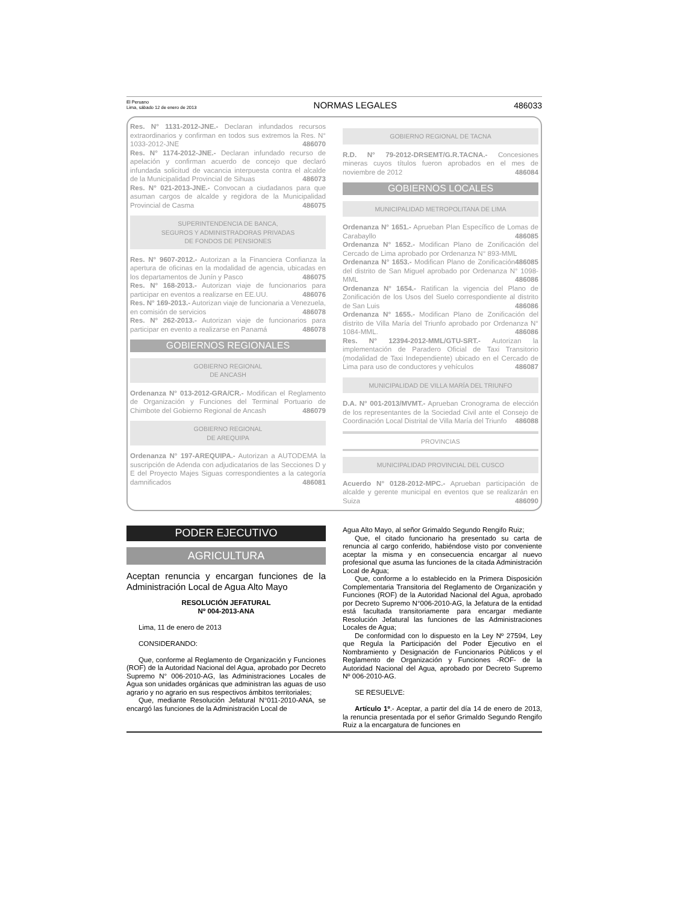El Peruano
Lima, sábado 12 de enero de 2013
NORMAS LEGALES
486033
Res. N° 1131-2012-JNE.- Declaran infundados recursos extraordinarios y confirman en todos sus extremos la Res. N° 1033-2012-JNE 486070
Res. N° 1174-2012-JNE.- Declaran infundado recurso de apelación y confirman acuerdo de concejo que declaró infundada solicitud de vacancia interpuesta contra el alcalde de la Municipalidad Provincial de Sihuas 486073
Res. N° 021-2013-JNE.- Convocan a ciudadanos para que asuman cargos de alcalde y regidora de la Municipalidad Provincial de Casma 486075
SUPERINTENDENCIA DE BANCA,
SEGUROS Y ADMINISTRADORAS PRIVADAS
DE FONDOS DE PENSIONES
Res. N° 9607-2012.- Autorizan a la Financiera Confianza la apertura de oficinas en la modalidad de agencia, ubicadas en los departamentos de Junín y Pasco 486075
Res. N° 168-2013.- Autorizan viaje de funcionarios para participar en eventos a realizarse en EE.UU. 486076
Res. N° 169-2013.- Autorizan viaje de funcionaria a Venezuela, en comisión de servicios 486078
Res. N° 262-2013.- Autorizan viaje de funcionarios para participar en evento a realizarse en Panamá 486078
GOBIERNOS REGIONALES
GOBIERNO REGIONAL
DE ANCASH
Ordenanza N° 013-2012-GRA/CR.- Modifican el Reglamento de Organización y Funciones del Terminal Portuario de Chimbote del Gobierno Regional de Ancash 486079
GOBIERNO REGIONAL
DE AREQUIPA
Ordenanza N° 197-AREQUIPA.- Autorizan a AUTODEMA la suscripción de Adenda con adjudicatarios de las Secciones D y E del Proyecto Majes Siguas correspondientes a la categoría damnificados 486081
GOBIERNO REGIONAL DE TACNA
R.D. N° 79-2012-DRSEMT/G.R.TACNA.- Concesiones mineras cuyos títulos fueron aprobados en el mes de noviembre de 2012 486084
GOBIERNOS LOCALES
MUNICIPALIDAD METROPOLITANA DE LIMA
Ordenanza N° 1651.- Aprueban Plan Específico de Lomas de Carabayllo 486085
Ordenanza N° 1652.- Modifican Plano de Zonificación del Cercado de Lima aprobado por Ordenanza N° 893-MML 486085
Ordenanza N° 1653.- Modifican Plano de Zonificación del distrito de San Miguel aprobado por Ordenanza N° 1098-MML 486086
Ordenanza N° 1654.- Ratifican la vigencia del Plano de Zonificación de los Usos del Suelo correspondiente al distrito de San Luis 486086
Ordenanza N° 1655.- Modifican Plano de Zonificación del distrito de Villa María del Triunfo aprobado por Ordenanza N° 1084-MML. 486086
Res. N° 12394-2012-MML/GTU-SRT.- Autorizan la implementación de Paradero Oficial de Taxi Transitorio (modalidad de Taxi Independiente) ubicado en el Cercado de Lima para uso de conductores y vehículos 486087
MUNICIPALIDAD DE VILLA MARÍA DEL TRIUNFO
D.A. N° 001-2013/MVMT.- Aprueban Cronograma de elección de los representantes de la Sociedad Civil ante el Consejo de Coordinación Local Distrital de Villa María del Triunfo 486088
PROVINCIAS
MUNICIPALIDAD PROVINCIAL DEL CUSCO
Acuerdo N° 0128-2012-MPC.- Aprueban participación de alcalde y gerente municipal en eventos que se realizarán en Suiza 486090
PODER EJECUTIVO
AGRICULTURA
Aceptan renuncia y encargan funciones de la Administración Local de Agua Alto Mayo
RESOLUCIÓN JEFATURAL
Nº 004-2013-ANA
Lima, 11 de enero de 2013
CONSIDERANDO:
Que, conforme al Reglamento de Organización y Funciones (ROF) de la Autoridad Nacional del Agua, aprobado por Decreto Supremo N° 006-2010-AG, las Administraciones Locales de Agua son unidades orgánicas que administran las aguas de uso agrario y no agrario en sus respectivos ámbitos territoriales;
Que, mediante Resolución Jefatural N°011-2010-ANA, se encargó las funciones de la Administración Local de
Agua Alto Mayo, al señor Grimaldo Segundo Rengifo Ruiz;
Que, el citado funcionario ha presentado su carta de renuncia al cargo conferido, habiéndose visto por conveniente aceptar la misma y en consecuencia encargar al nuevo profesional que asuma las funciones de la citada Administración Local de Agua;
Que, conforme a lo establecido en la Primera Disposición Complementaria Transitoria del Reglamento de Organización y Funciones (ROF) de la Autoridad Nacional del Agua, aprobado por Decreto Supremo N°006-2010-AG, la Jefatura de la entidad está facultada transitoriamente para encargar mediante Resolución Jefatural las funciones de las Administraciones Locales de Agua;
De conformidad con lo dispuesto en la Ley Nº 27594, Ley que Regula la Participación del Poder Ejecutivo en el Nombramiento y Designación de Funcionarios Públicos y el Reglamento de Organización y Funciones -ROF- de la Autoridad Nacional del Agua, aprobado por Decreto Supremo Nº 006-2010-AG.
SE RESUELVE:
Artículo 1º.- Aceptar, a partir del día 14 de enero de 2013, la renuncia presentada por el señor Grimaldo Segundo Rengifo Ruiz a la encargatura de funciones en